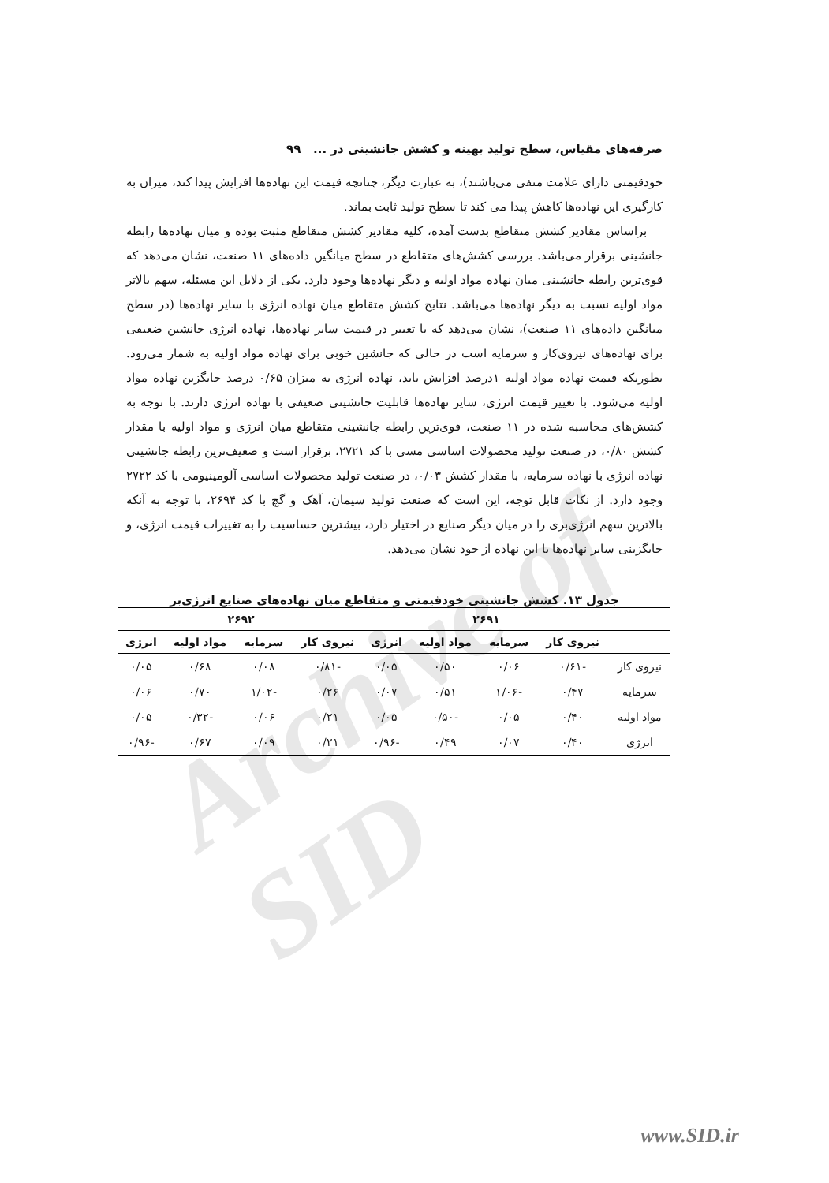Archive of SID
صرفه‌های مقیاس، سطح تولید بهینه و کشش جانشینی در ... ۹۹
خودقیمتی دارای علامت منفی می‌باشند)، به عبارت دیگر، چنانچه قیمت این نهاده‌ها افزایش پیدا کند، میزان به کارگیری این نهاده‌ها کاهش پیدا می کند تا سطح تولید ثابت بماند.
براساس مقادیر کشش متقاطع بدست آمده، کلیه مقادیر کشش متقاطع مثبت بوده و میان نهاده‌ها رابطه جانشینی برقرار می‌باشد. بررسی کشش‌های متقاطع در سطح میانگین داده‌های ۱۱ صنعت، نشان می‌دهد که قوی‌ترین رابطه جانشینی میان نهاده مواد اولیه و دیگر نهاده‌ها وجود دارد. یکی از دلایل این مسئله، سهم بالاتر مواد اولیه نسبت به دیگر نهاده‌ها می‌باشد. نتایج کشش متقاطع میان نهاده انرژی با سایر نهاده‌ها (در سطح میانگین داده‌های ۱۱ صنعت)، نشان می‌دهد که با تغییر در قیمت سایر نهاده‌ها، نهاده انرژی جانشین ضعیفی برای نهاده‌های نیروی‌کار و سرمایه است در حالی که جانشین خوبی برای نهاده مواد اولیه به شمار می‌رود. بطوریکه قیمت نهاده مواد اولیه ۱درصد افزایش یابد، نهاده انرژی به میزان ۰/۶۵ درصد جایگزین نهاده مواد اولیه می‌شود. با تغییر قیمت انرژی، سایر نهاده‌ها قابلیت جانشینی ضعیفی با نهاده انرژی دارند. با توجه به کشش‌های محاسبه شده در ۱۱ صنعت، قوی‌ترین رابطه جانشینی متقاطع میان انرژی و مواد اولیه با مقدار کشش ۰/۸۰، در صنعت تولید محصولات اساسی مسی با کد ۲۷۲۱، برقرار است و ضعیف‌ترین رابطه جانشینی نهاده انرژی با نهاده سرمایه، با مقدار کشش ۰/۰۳، در صنعت تولید محصولات اساسی آلومینیومی با کد ۲۷۲۲ وجود دارد. از نکات قابل توجه، این است که صنعت تولید سیمان، آهک و گچ با کد ۲۶۹۴، با توجه به آنکه بالاترین سهم انرژی‌بری را در میان دیگر صنایع در اختیار دارد، بیشترین حساسیت را به تغییرات قیمت انرژی، و جایگزینی سایر نهاده‌ها با این نهاده از خود نشان می‌دهد.
جدول ۱۳. کشش جانشینی خودقیمتی و متقاطع میان نهاده‌های صنایع انرژی‌بر
| | ۲۶۹۱ | | | | ۲۶۹۲ | | | |
| --- | --- | --- | --- | --- | --- | --- | --- | --- |
| | نیروی کار | سرمایه | مواد اولیه | انرژی | نیروی کار | سرمایه | مواد اولیه | انرژی |
| نیروی کار | -۰/۶۱ | ۰/۰۶ | ۰/۵۰ | ۰/۰۵ | -۰/۸۱ | ۰/۰۸ | ۰/۶۸ | ۰/۰۵ |
| سرمایه | ۰/۴۷ | -۱/۰۶ | ۰/۵۱ | ۰/۰۷ | ۰/۲۶ | -۱/۰۲ | ۰/۷۰ | ۰/۰۶ |
| مواد اولیه | ۰/۴۰ | ۰/۰۵ | -۰/۵۰ | ۰/۰۵ | ۰/۲۱ | ۰/۰۶ | -۰/۳۲ | ۰/۰۵ |
| انرژی | ۰/۴۰ | ۰/۰۷ | ۰/۴۹ | -۰/۹۶ | ۰/۲۱ | ۰/۰۹ | ۰/۶۷ | -۰/۹۶ |
www.SID.ir